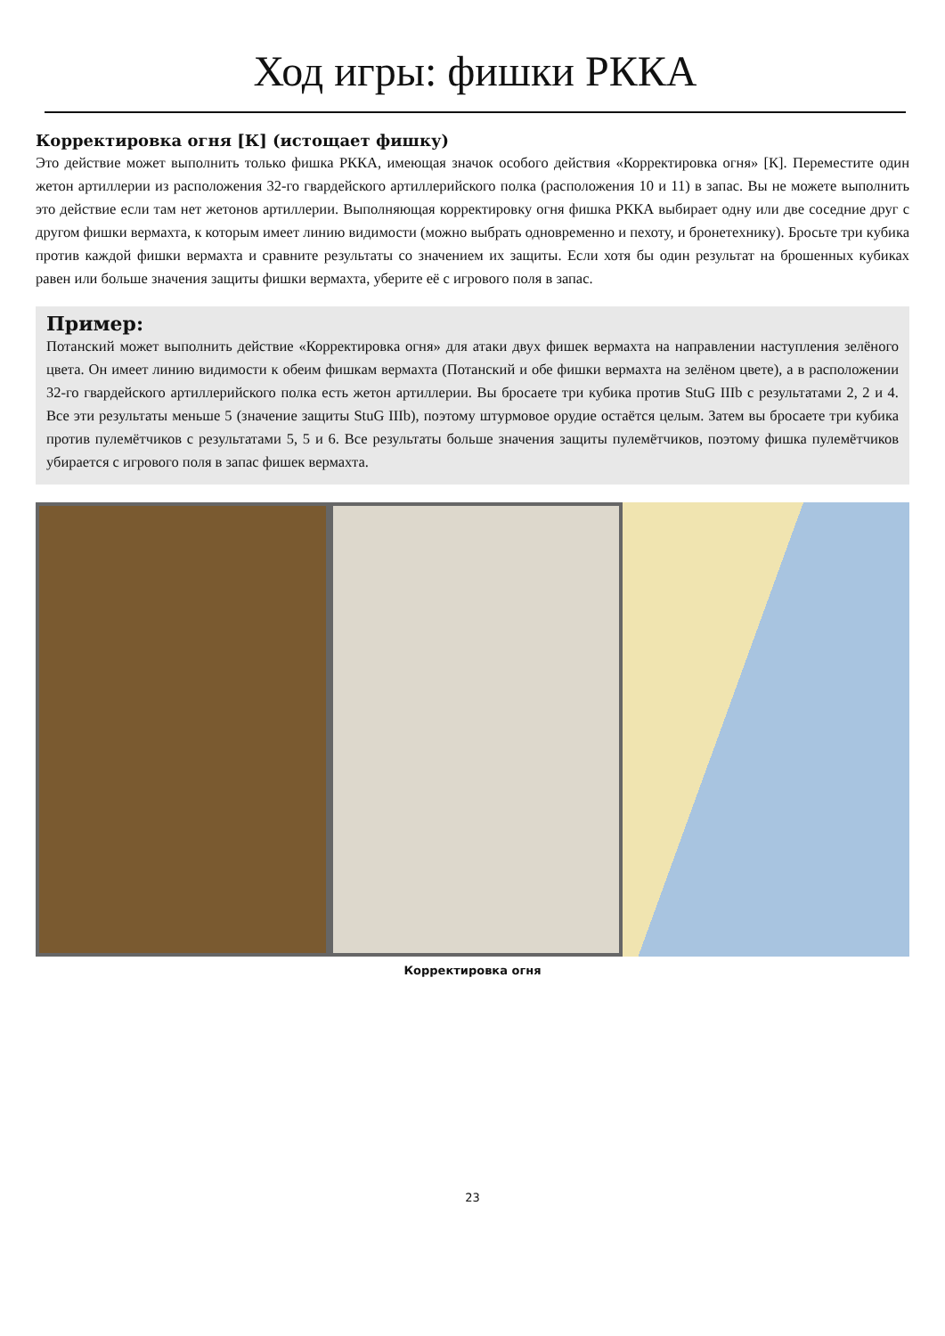Ход игры: фишки РККА
Корректировка огня [К] (истощает фишку)
Это действие может выполнить только фишка РККА, имеющая значок особого действия «Корректировка огня» [К]. Переместите один жетон артиллерии из расположения 32-го гвардейского артиллерийского полка (расположения 10 и 11) в запас. Вы не можете выполнить это действие если там нет жетонов артиллерии. Выполняющая корректировку огня фишка РККА выбирает одну или две соседние друг с другом фишки вермахта, к которым имеет линию видимости (можно выбрать одновременно и пехоту, и бронетехнику). Бросьте три кубика против каждой фишки вермахта и сравните результаты со значением их защиты. Если хотя бы один результат на брошенных кубиках равен или больше значения защиты фишки вермахта, уберите её с игрового поля в запас.
Пример:
Потанский может выполнить действие «Корректировка огня» для атаки двух фишек вермахта на направлении наступления зелёного цвета. Он имеет линию видимости к обеим фишкам вермахта (Потанский и обе фишки вермахта на зелёном цвете), а в расположении 32-го гвардейского артиллерийского полка есть жетон артиллерии. Вы бросаете три кубика против StuG IIIb с результатами 2, 2 и 4. Все эти результаты меньше 5 (значение защиты StuG IIIb), поэтому штурмовое орудие остаётся целым. Затем вы бросаете три кубика против пулемётчиков с результатами 5, 5 и 6. Все результаты больше значения защиты пулемётчиков, поэтому фишка пулемётчиков убирается с игрового поля в запас фишек вермахта.
Корректировка огня
23